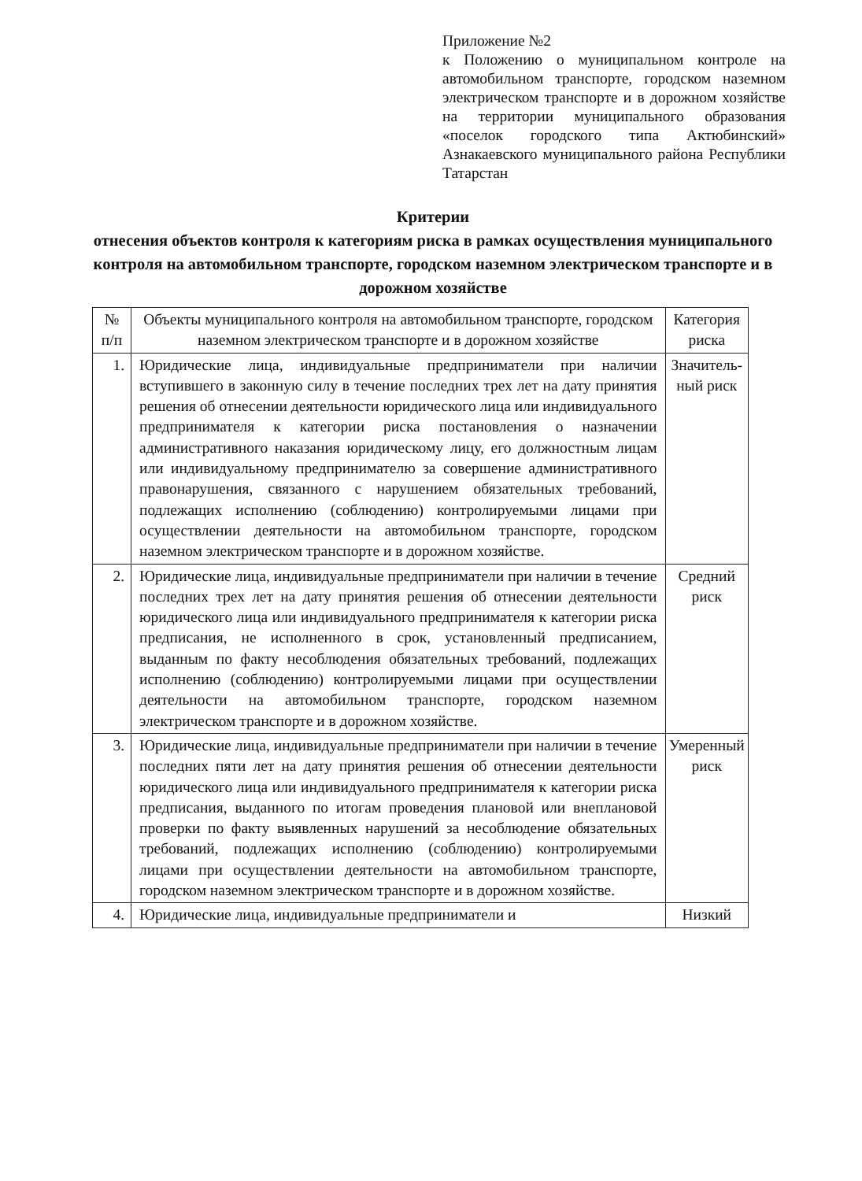Приложение №2
к Положению о муниципальном контроле на автомобильном транспорте, городском наземном электрическом транспорте и в дорожном хозяйстве на территории муниципального образования «поселок городского типа Актюбинский» Азнакаевского муниципального района Республики Татарстан
Критерии
отнесения объектов контроля к категориям риска в рамках осуществления муниципального контроля на автомобильном транспорте, городском наземном электрическом транспорте и в дорожном хозяйстве
| № п/п | Объекты муниципального контроля на автомобильном транспорте, городском наземном электрическом транспорте и в дорожном хозяйстве | Категория риска |
| --- | --- | --- |
| 1. | Юридические лица, индивидуальные предприниматели при наличии вступившего в законную силу в течение последних трех лет на дату принятия решения об отнесении деятельности юридического лица или индивидуального предпринимателя к категории риска постановления о назначении административного наказания юридическому лицу, его должностным лицам или индивидуальному предпринимателю за совершение административного правонарушения, связанного с нарушением обязательных требований, подлежащих исполнению (соблюдению) контролируемыми лицами при осуществлении деятельности на автомобильном транспорте, городском наземном электрическом транспорте и в дорожном хозяйстве. | Значитель-ный риск |
| 2. | Юридические лица, индивидуальные предприниматели при наличии в течение последних трех лет на дату принятия решения об отнесении деятельности юридического лица или индивидуального предпринимателя к категории риска предписания, не исполненного в срок, установленный предписанием, выданным по факту несоблюдения обязательных требований, подлежащих исполнению (соблюдению) контролируемыми лицами при осуществлении деятельности на автомобильном транспорте, городском наземном электрическом транспорте и в дорожном хозяйстве. | Средний риск |
| 3. | Юридические лица, индивидуальные предприниматели при наличии в течение последних пяти лет на дату принятия решения об отнесении деятельности юридического лица или индивидуального предпринимателя к категории риска предписания, выданного по итогам проведения плановой или внеплановой проверки по факту выявленных нарушений за несоблюдение обязательных требований, подлежащих исполнению (соблюдению) контролируемыми лицами при осуществлении деятельности на автомобильном транспорте, городском наземном электрическом транспорте и в дорожном хозяйстве. | Умеренный риск |
| 4. | Юридические лица, индивидуальные предприниматели и | Низкий |